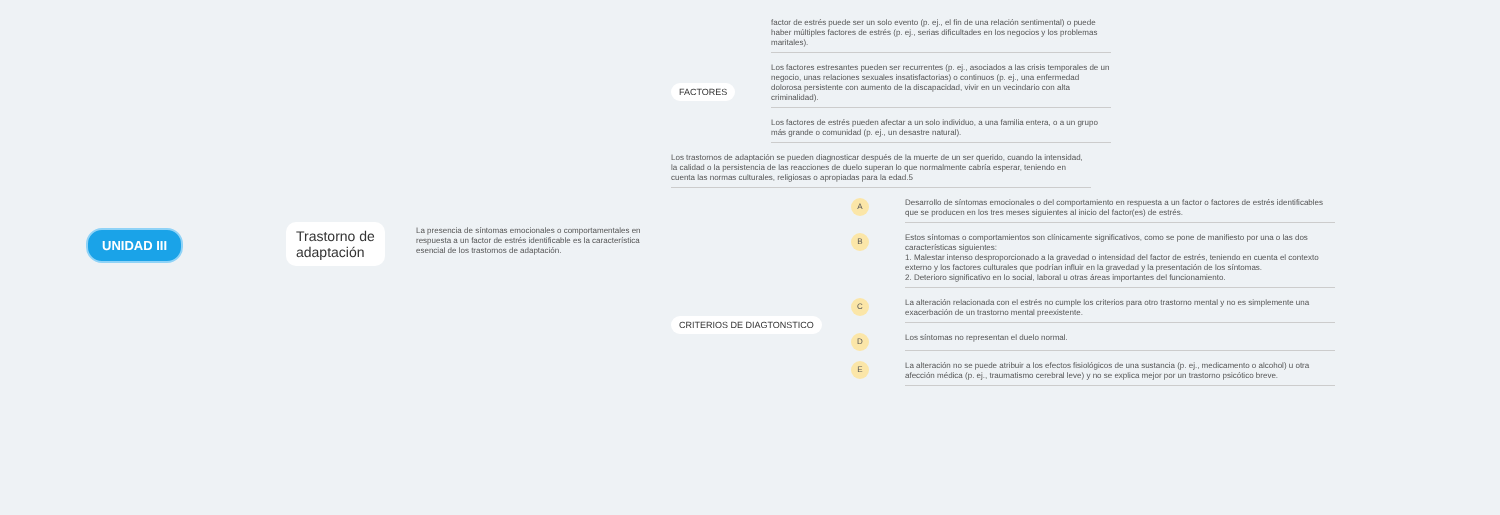UNIDAD III
Trastorno de
adaptación
La presencia de síntomas emocionales o comportamentales en respuesta a un factor de estrés identificable es la característica esencial de los trastornos de adaptación.
FACTORES
factor de estrés puede ser un solo evento (p. ej., el fin de una relación sentimental) o puede haber múltiples factores de estrés (p. ej., serias dificultades en los negocios y los problemas maritales).
Los factores estresantes pueden ser recurrentes (p. ej., asociados a las crisis temporales de un negocio, unas relaciones sexuales insatisfactorias) o continuos (p. ej., una enfermedad dolorosa persistente con aumento de la discapacidad, vivir en un vecindario con alta criminalidad).
Los factores de estrés pueden afectar a un solo individuo, a una familia entera, o a un grupo más grande o comunidad (p. ej., un desastre natural).
Los trastornos de adaptación se pueden diagnosticar después de la muerte de un ser querido, cuando la intensidad, la calidad o la persistencia de las reacciones de duelo superan lo que normalmente cabría esperar, teniendo en cuenta las normas culturales, religiosas o apropiadas para la edad.5
CRITERIOS DE DIAGTONSTICO
A
Desarrollo de síntomas emocionales o del comportamiento en respuesta a un factor o factores de estrés identificables que se producen en los tres meses siguientes al inicio del factor(es) de estrés.
B
Estos síntomas o comportamientos son clínicamente significativos, como se pone de manifiesto por una o las dos características siguientes:
1. Malestar intenso desproporcionado a la gravedad o intensidad del factor de estrés, teniendo en cuenta el contexto externo y los factores culturales que podrían influir en la gravedad y la presentación de los síntomas.
2. Deterioro significativo en lo social, laboral u otras áreas importantes del funcionamiento.
C
La alteración relacionada con el estrés no cumple los criterios para otro trastorno mental y no es simplemente una exacerbación de un trastorno mental preexistente.
D
Los síntomas no representan el duelo normal.
E
La alteración no se puede atribuir a los efectos fisiológicos de una sustancia (p. ej., medicamento o alcohol) u otra afección médica (p. ej., traumatismo cerebral leve) y no se explica mejor por un trastorno psicótico breve.